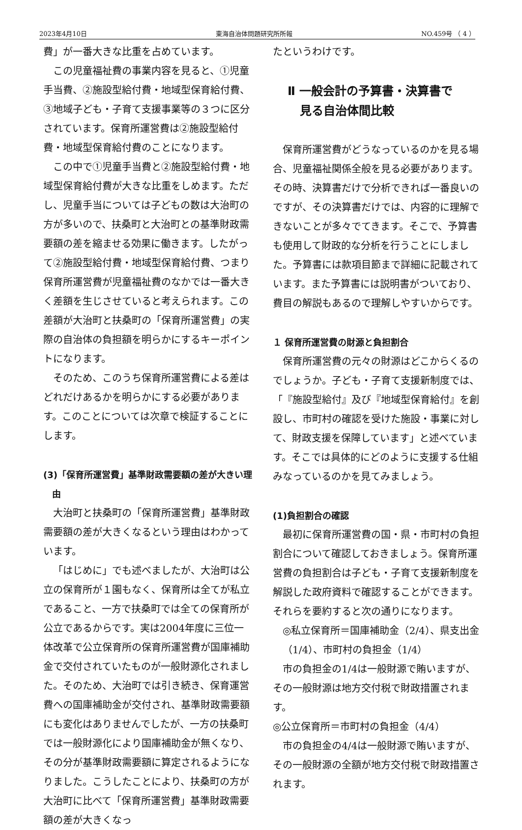2023年4月10日 東海自治体問題研究所所報 NO.459号 （ 4 ）
費」が一番大きな比重を占めています。
この児童福祉費の事業内容を見ると、①児童手当費、②施設型給付費・地域型保育給付費、③地域子ども・子育て支援事業等の３つに区分されています。保育所運営費は②施設型給付費・地域型保育給付費のことになります。
この中で①児童手当費と②施設型給付費・地域型保育給付費が大きな比重をしめます。ただし、児童手当については子どもの数は大治町の方が多いので、扶桑町と大治町との基準財政需要額の差を縮ませる効果に働きます。したがって②施設型給付費・地域型保育給付費、つまり保育所運営費が児童福祉費のなかでは一番大きく差額を生じさせていると考えられます。この差額が大治町と扶桑町の「保育所運営費」の実際の自治体の負担額を明らかにするキーポイントになります。
そのため、このうち保育所運営費による差はどれだけあるかを明らかにする必要があります。このことについては次章で検証することにします。
(3)「保育所運営費」基準財政需要額の差が大きい理由
大治町と扶桑町の「保育所運営費」基準財政需要額の差が大きくなるという理由はわかっています。
「はじめに」でも述べましたが、大治町は公立の保育所が１園もなく、保育所は全てが私立であること、一方で扶桑町では全ての保育所が公立であるからです。実は2004年度に三位一体改革で公立保育所の保育所運営費が国庫補助金で交付されていたものが一般財源化されました。そのため、大治町では引き続き、保育運営費への国庫補助金が交付され、基準財政需要額にも変化はありませんでしたが、一方の扶桑町では一般財源化により国庫補助金が無くなり、その分が基準財政需要額に算定されるようになりました。こうしたことにより、扶桑町の方が大治町に比べて「保育所運営費」基準財政需要額の差が大きくなっ
たというわけです。
Ⅱ 一般会計の予算書・決算書で
見る自治体間比較
保育所運営費がどうなっているのかを見る場合、児童福祉関係全般を見る必要があります。その時、決算書だけで分析できれば一番良いのですが、その決算書だけでは、内容的に理解できないことが多々でてきます。そこで、予算書も使用して財政的な分析を行うことにしました。予算書には款項目節まで詳細に記載されています。また予算書には説明書がついており、費目の解説もあるので理解しやすいからです。
１ 保育所運営費の財源と負担割合
保育所運営費の元々の財源はどこからくるのでしょうか。子ども・子育て支援新制度では、「『施設型給付』及び『地域型保育給付』を創設し、市町村の確認を受けた施設・事業に対して、財政支援を保障しています」と述べています。そこでは具体的にどのように支援する仕組みなっているのかを見てみましょう。
(1)負担割合の確認
最初に保育所運営費の国・県・市町村の負担割合について確認しておきましょう。保育所運営費の負担割合は子ども・子育て支援新制度を解説した政府資料で確認することができます。それらを要約すると次の通りになります。
◎私立保育所＝国庫補助金（2/4）、県支出金（1/4）、市町村の負担金（1/4）
市の負担金の1/4は一般財源で賄いますが、その一般財源は地方交付税で財政措置されます。
◎公立保育所＝市町村の負担金（4/4）
市の負担金の4/4は一般財源で賄いますが、その一般財源の全額が地方交付税で財政措置されます。